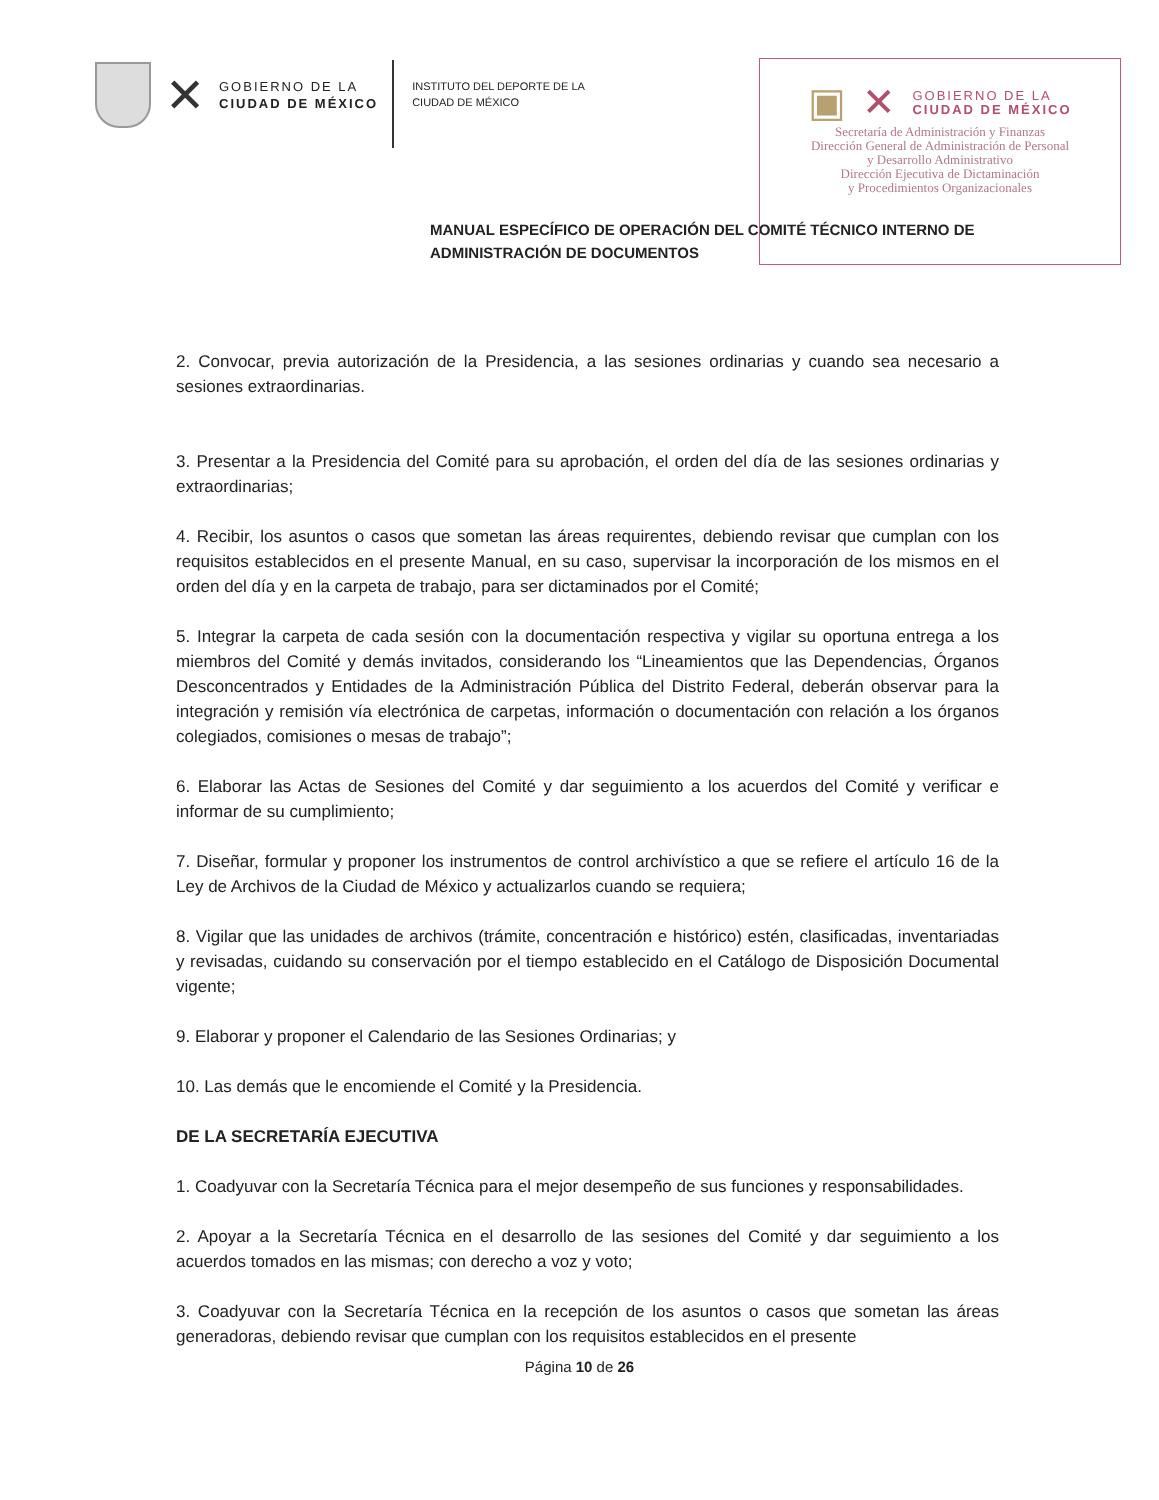✕
GOBIERNO DE LA
CIUDAD DE MÉXICO
INSTITUTO DEL DEPORTE DE LA
CIUDAD DE MÉXICO
▣ ✕ GOBIERNO DE LA
CIUDAD DE MÉXICO
Secretaría de Administración y Finanzas
Dirección General de Administración de Personal
y Desarrollo Administrativo
Dirección Ejecutiva de Dictaminación
y Procedimientos Organizacionales
MANUAL ESPECÍFICO DE OPERACIÓN DEL COMITÉ TÉCNICO INTERNO DE
ADMINISTRACIÓN DE DOCUMENTOS
2. Convocar, previa autorización de la Presidencia, a las sesiones ordinarias y cuando sea necesario a sesiones extraordinarias.
3. Presentar a la Presidencia del Comité para su aprobación, el orden del día de las sesiones ordinarias y extraordinarias;
4. Recibir, los asuntos o casos que sometan las áreas requirentes, debiendo revisar que cumplan con los requisitos establecidos en el presente Manual, en su caso, supervisar la incorporación de los mismos en el orden del día y en la carpeta de trabajo, para ser dictaminados por el Comité;
5. Integrar la carpeta de cada sesión con la documentación respectiva y vigilar su oportuna entrega a los miembros del Comité y demás invitados, considerando los “Lineamientos que las Dependencias, Órganos Desconcentrados y Entidades de la Administración Pública del Distrito Federal, deberán observar para la integración y remisión vía electrónica de carpetas, información o documentación con relación a los órganos colegiados, comisiones o mesas de trabajo”;
6. Elaborar las Actas de Sesiones del Comité y dar seguimiento a los acuerdos del Comité y verificar e informar de su cumplimiento;
7. Diseñar, formular y proponer los instrumentos de control archivístico a que se refiere el artículo 16 de la Ley de Archivos de la Ciudad de México y actualizarlos cuando se requiera;
8. Vigilar que las unidades de archivos (trámite, concentración e histórico) estén, clasificadas, inventariadas y revisadas, cuidando su conservación por el tiempo establecido en el Catálogo de Disposición Documental vigente;
9. Elaborar y proponer el Calendario de las Sesiones Ordinarias; y
10. Las demás que le encomiende el Comité y la Presidencia.
DE LA SECRETARÍA EJECUTIVA
1. Coadyuvar con la Secretaría Técnica para el mejor desempeño de sus funciones y responsabilidades.
2. Apoyar a la Secretaría Técnica en el desarrollo de las sesiones del Comité y dar seguimiento a los acuerdos tomados en las mismas; con derecho a voz y voto;
3. Coadyuvar con la Secretaría Técnica en la recepción de los asuntos o casos que sometan las áreas generadoras, debiendo revisar que cumplan con los requisitos establecidos en el presente
Página 10 de 26